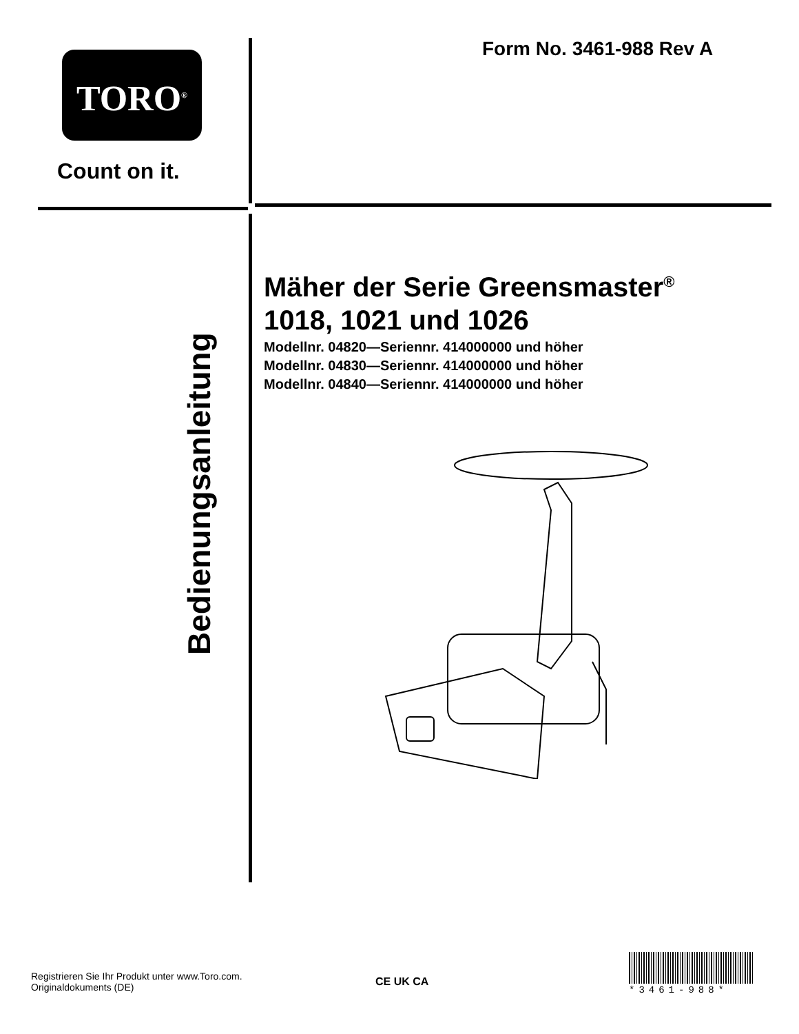TORO<sup>®</sup>
Count on it.
Form No. 3461-988 Rev A
Bedienungsanleitung
Mäher der Serie Greensmaster<sup>®</sup> 1018, 1021 und 1026
Modellnr. 04820—Seriennr. 414000000 und höher
Modellnr. 04830—Seriennr. 414000000 und höher
Modellnr. 04840—Seriennr. 414000000 und höher
Registrieren Sie Ihr Produkt unter www.Toro.com.
Originaldokuments (DE)
CE UK CA
*3461-988*